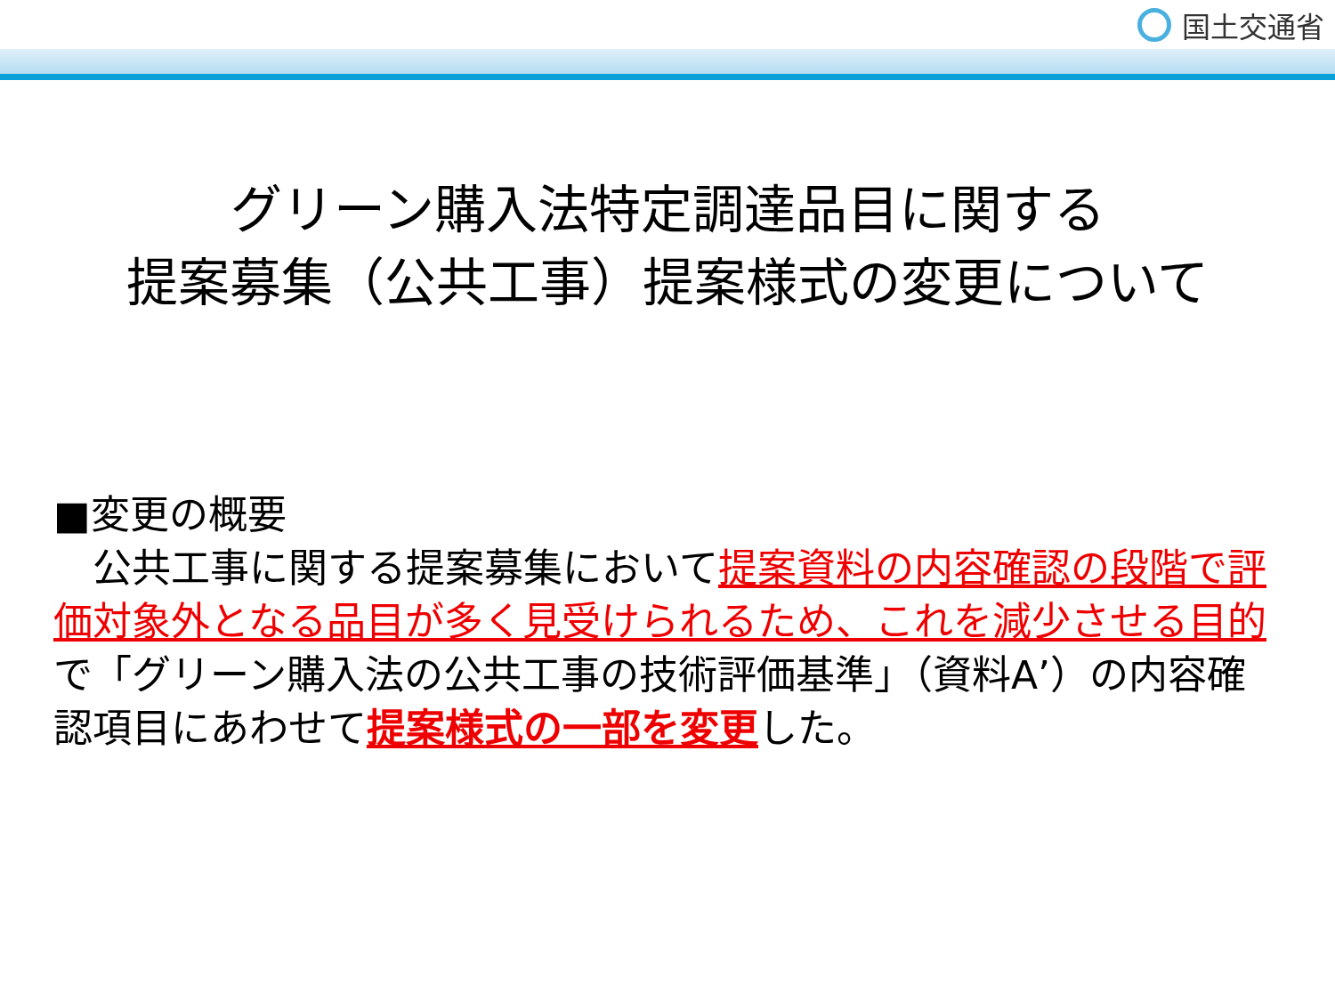国土交通省
グリーン購入法特定調達品目に関する
提案募集（公共工事）提案様式の変更について
■変更の概要
　公共工事に関する提案募集において提案資料の内容確認の段階で評価対象外となる品目が多く見受けられるため、これを減少させる目的で「グリーン購入法の公共工事の技術評価基準」（資料A’）の内容確認項目にあわせて提案様式の一部を変更した。